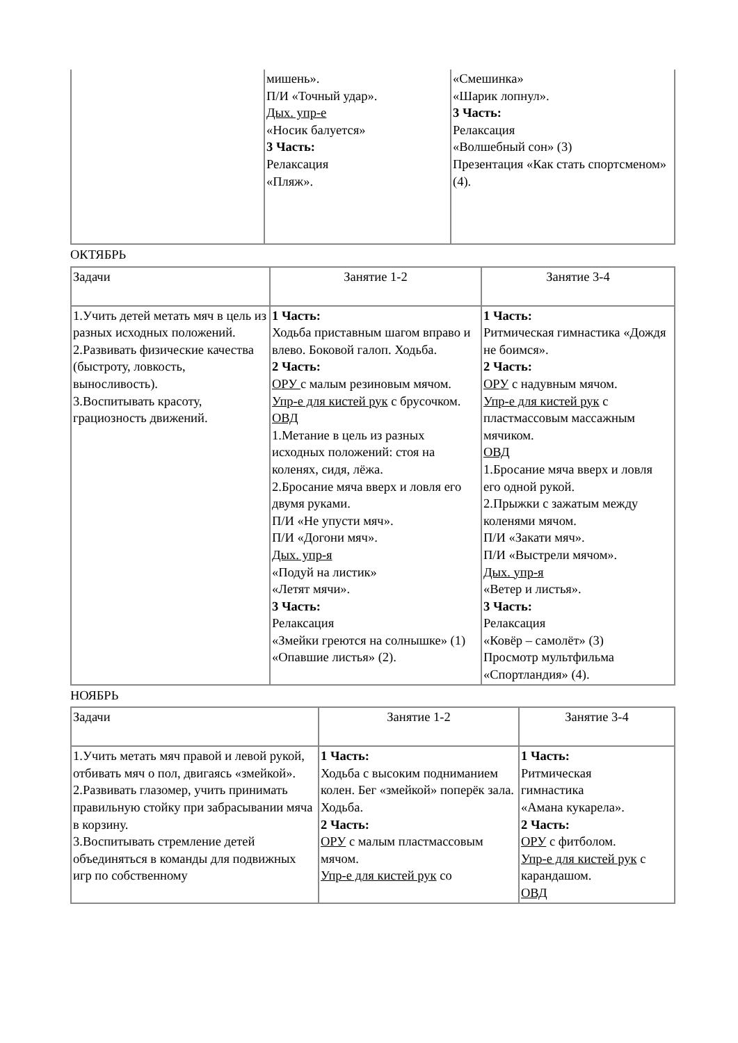| | мишень». П/И «Точный удар». Дых. упр-е «Носик балуется» 3 Часть: Релаксация «Пляж». | «Смешинка» «Шарик лопнул». 3 Часть: Релаксация «Волшебный сон» (3) Презентация «Как стать спортсменом» (4). |
ОКТЯБРЬ
| Задачи | Занятие 1-2 | Занятие 3-4 |
| 1.Учить детей метать мяч в цель из разных исходных положений. 2.Развивать физические качества (быстроту, ловкость, выносливость). 3.Воспитывать красоту, грациозность движений. | 1 Часть: Ходьба приставным шагом вправо и влево. Боковой галоп. Ходьба. 2 Часть: ОРУ с малым резиновым мячом. Упр-е для кистей рук с брусочком. ОВД 1.Метание в цель из разных исходных положений: стоя на коленях, сидя, лёжа. 2.Бросание мяча вверх и ловля его двумя руками. П/И «Не упусти мяч». П/И «Догони мяч». Дых. упр-я «Подуй на листик» «Летят мячи». 3 Часть: Релаксация «Змейки греются на солнышке» (1) «Опавшие листья» (2). | 1 Часть: Ритмическая гимнастика «Дождя не боимся». 2 Часть: ОРУ с надувным мячом. Упр-е для кистей рук с пластмассовым массажным мячиком. ОВД 1.Бросание мяча вверх и ловля его одной рукой. 2.Прыжки с зажатым между коленями мячом. П/И «Закати мяч». П/И «Выстрели мячом». Дых. упр-я «Ветер и листья». 3 Часть: Релаксация «Ковёр – самолёт» (3) Просмотр мультфильма «Спортландия» (4). |
НОЯБРЬ
| Задачи | Занятие 1-2 | Занятие 3-4 |
| 1.Учить метать мяч правой и левой рукой, отбивать мяч о пол, двигаясь «змейкой». 2.Развивать глазомер, учить принимать правильную стойку при забрасывании мяча в корзину. 3.Воспитывать стремление детей объединяться в команды для подвижных игр по собственному | 1 Часть: Ходьба с высоким подниманием колен. Бег «змейкой» поперёк зала. Ходьба. 2 Часть: ОРУ с малым пластмассовым мячом. Упр-е для кистей рук со | 1 Часть: Ритмическая гимнастика «Амана кукарела». 2 Часть: ОРУ с фитболом. Упр-е для кистей рук с карандашом. ОВД |